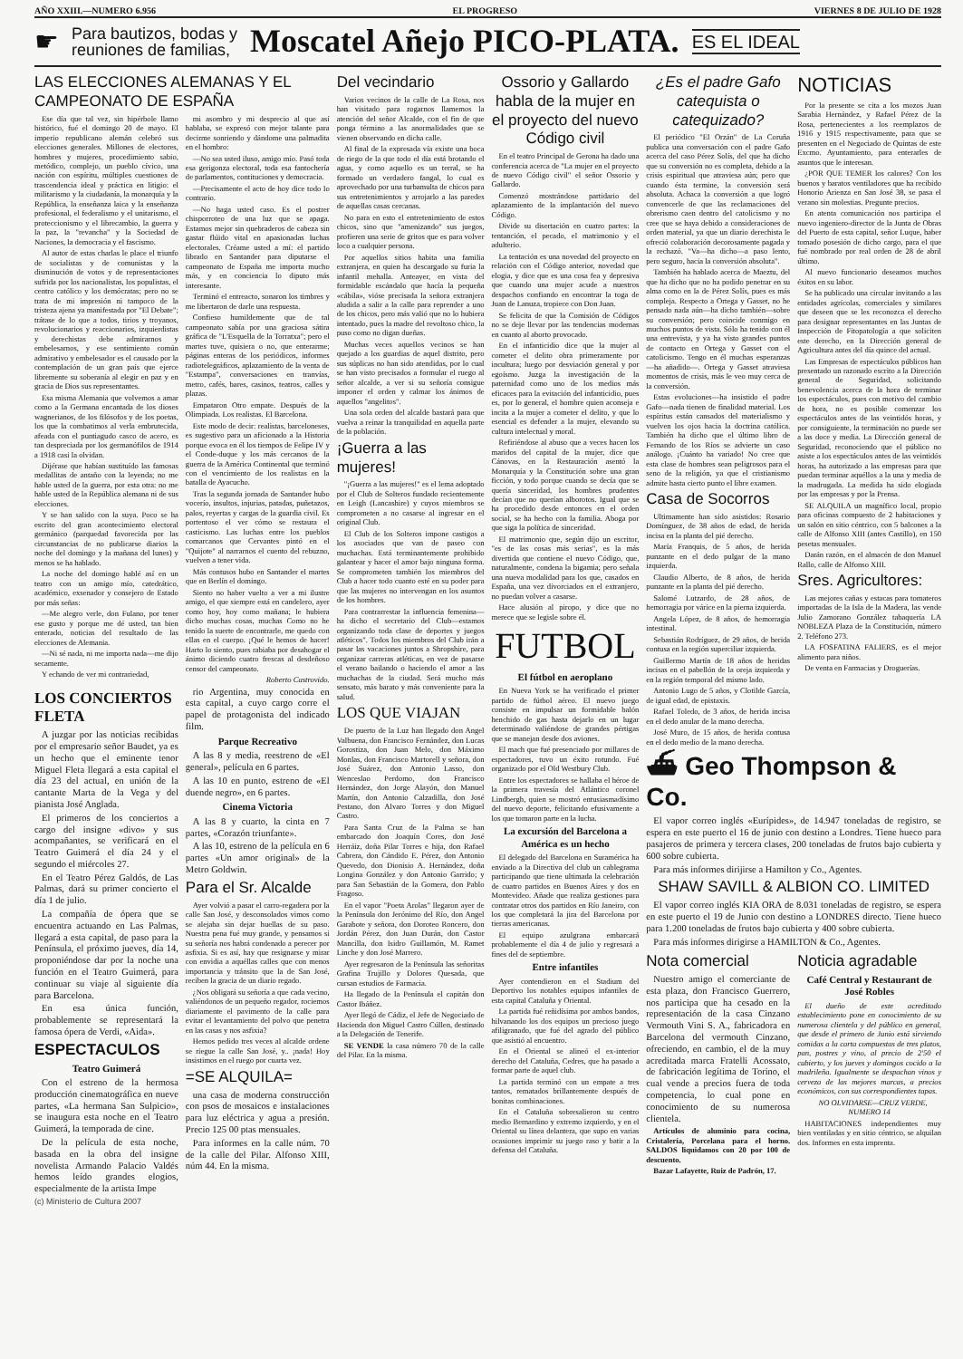AÑO XXIII.—NUMERO 6.956 EL PROGRESO VIERNES 8 DE JULIO DE 1928
☛ Para bautizos, bodas y
reuniones de familias, Moscatel Añejo PICO-PLATA. ES EL IDEAL
LAS ELECCIONES ALEMANAS Y EL CAMPEONATO DE ESPAÑA
Ese día que tal vez, sin hipérbole llamo histórico, fué el domingo 20 de mayo. El imperio republicano alemán celebró sus elecciones generales. Millones de electores, hombres y mujeres, procedimiento sabio, metódico, complejo, un pueblo cívico, una nación con espíritu, múltiples cuestiones de trascendencia ideal y práctica en litigio: el militarismo y la ciudadanía, la monarquía y la República, la enseñanza laica y la enseñanza profesional, el federalismo y el unitarismo, el proteccionismo y el librecambio, la guerra y la paz, la "revancha" y la Sociedad de Naciones, la democracia y el fascismo.
Al autor de estas charlas le place el triunfo de socialistas y de comunistas y la disminución de votos y de representaciones sufrida por los nacionalistas, los populistas, el centro católico y los demócratas; pero no se trata de mi impresión ni tampoco de la tristeza ajena ya manifestada por "El Debate"; trátase de lo que a todos, tirios y troyanos, revolucionarios y reaccionarios, izquierdistas y derechistas debe admirarnos y embelesarnos, y ese sentimiento común admirativo y embelesador es el causado por la contemplación de un gran país que ejerce libremente su soberanía al elegir en paz y en gracia de Dios sus representantes.
Esa misma Alemania que volvemos a amar como a la Germana encantada de los dioses wagnerianos, de los filósofos y de los poetas, los que la combatimos al verla embrutecida, afeada con el puntiagudo casco de acero, es tan despreciada por los germanófilos de 1914 a 1918 casi la olvidan.
Dijérase que habían sustituído las famosas medallitas de antaño con la leyenda; no me hable usted de la guerra, por esta otra: no me hable usted de la República alemana ni de sus elecciones.
Y se han salido con la suya. Poco se ha escrito del gran acontecimiento electoral germánico (parquedad favorecida por las circunstancias de no publicarse diarios la noche del domingo y la mañana del lunes) y menos se ha hablado.
La noche del domingo hablé así en un teatro con un amigo mío, catedrático, académico, exsenador y consejero de Estado por más señas:
—Me alegro verle, don Fulano, por tener ese gusto y porque me dé usted, tan bien enterado, noticias del resultado de las elecciones de Alemania.
—Ni sé nada, ni me importa nada—me dijo secamente.
Y echando de ver mi contrariedad,
mi asombro y mi desprecio al que así hablaba, se expresó con mejor talante para decirme sonriendo y dándome una palmadita en el hombro:
—No sea usted iluso, amigo mío. Pasó toda esa gerigonza electoral, toda esa fantochería de parlamentos, contituciones y democracia.
—Precisamente el acto de hoy dice todo lo contrario.
—No haga usted caso. Es el postrer chisporroteo de una luz que se apaga. Estamos mejor sin quebraderos de cabeza sin gastar flúido vital en apasionadas luchas electorales. Créame usted a mí: el partido librado en Santander para diputarse el campeonato de España me importa mucho más, y en conciencia lo diputo más interesante.
Terminó el entreacto, sonaron los timbres y me libertaron de darle una respuesta.
Confieso humildemente que de tal campeonato sabía por una graciosa sátira gráfica de "L'Esquella de la Torratxa"; pero el martes tuve, quisiera o no, que enterarme; páginas enteras de los periódicos, informes radiotelegráficos, aplazamiento de la venta de "Estampa", conversaciones en tranvías, metro, cafés, bares, casinos, teatros, calles y plazas.
Empataron Otro empate. Después de la Olimpiada. Los realistas. El Barcelona.
Este modo de decir: realistas, barceloneses, es sugestivo para un aficionado a la Historia porque evoca en él los tiempos de Felipe IV y el Conde-duque y los más cercanos de la guerra de la América Continental que terminó con el vencimiento de los realistas en la batalla de Ayacucho.
Tras la segunda jornada de Santander hubo vocerío, insultos, injurias, patadas, puñetazos, palos, reyertas y cargas de la guardia civil. Es portentoso el ver cómo se restaura el casticismo. Las luchas entre los pueblos comarcanos que Cervantes pintó en el "Quijote" al narrarnos el cuento del rebuzno, vuelven a tener vida.
Más contusos hubo en Santander el martes que en Berlín el domingo.
Siento no haber vuelto a ver a mi ilustre amigo, el que siempre está en candelero, ayer como hoy, hoy como mañana; le hubiera dicho muchas cosas, muchas Como no he tenido la suerte de encontrarle, me quedo con ellas en el cuerpo. ¡Qué le hemos de hacer! Harto lo siento, pues rabiaba por desahogar el ánimo diciendo cuatro frescas al desdeñoso censor del campeonato.
Roberto Castrovido.
LOS CONCIERTOS FLETA
A juzgar por las noticias recibidas por el empresario señor Baudet, ya es un hecho que el eminente tenor Miguel Fleta llegará a esta capital el día 23 del actual, en unión de la cantante Marta de la Vega y del pianista José Anglada.
El primeros de los conciertos a cargo del insigne «divo» y sus acompañantes, se verificará en el Teatro Guimerá el día 24 y el segundo el miércoles 27.
En el Teatro Pérez Galdós, de Las Palmas, dará su primer concierto el día 1 de julio.
La compañía de ópera que se encuentra actuando en Las Palmas, llegará a esta capital, de paso para la Península, el próximo jueves, día 14, proponiéndose dar por la noche una función en el Teatro Guimerá, para continuar su viaje al siguiente día para Barcelona.
En esa única función, probablemente se representará la famosa ópera de Verdi, «Aida».
ESPECTACULOS
Teatro Guimerá
Con el estreno de la hermosa producción cinematográfica en nueve partes, «La hermana San Sulpicio», se inaugura esta noche en el Teatro Guimerá, la temporada de cine.
De la película de esta noche, basada en la obra del insigne novelista Armando Palacio Valdés hemos leído grandes elogios, especialmente de la artista Impe
rio Argentina, muy conocida en esta capital, a cuyo cargo corre el papel de protagonista del indicado film.
Parque Recreativo
A las 8 y media, reestreno de «El general», película en 6 partes.
A las 10 en punto, estreno de «El duende negro», en 6 partes.
Cinema Victoria
A las 8 y cuarto, la cinta en 7 partes, «Corazón triunfante».
A las 10, estreno de la película en 6 partes «Un amor original» de la Metro Goldwin.
Para el Sr. Alcalde
Ayer volvió a pasar el carro-regadera por la calle San José, y desconsolados vimos como se alejaba sin dejar huellas de su paso. Nuestra pena fué muy grande, y pensamos si su señoría nos habrá condenado a perecer por asfixia. Si es así, hay que resignarse y mirar con envidia a aquéllas calles que con menos importancia y tránsito que la de San José, reciben la gracia de un diario regado.
¿Nos obligará su señoría a que cada vecino, valiéndonos de un pequeño regador, rociemos diariamente el pavimento de la calle para evitar el levantamiento del polvo que penetra en las casas y nos asfixia?
Hemos pedido tres veces al alcalde ordene se riegue la calle San José, y.. ¡nada! Hoy insistimos en el ruego por cuarta vez.
=SE ALQUILA=
una casa de moderna construcción con psos de mosaicos e instalaciones para luz eléctrica y agua a presión. Precio 125 00 ptas mensuales.
Para informes en la calle núm. 70 de la calle del Pilar. Alfonso XIII, núm 44. En la misma.
Del vecindario
Varios vecinos de la calle de La Rosa, nos han visitado para rogarnos llamemos la atención del señor Alcalde, con el fin de que ponga término a las anormalidades que se vienen observando en dicha calle.
Al final de la expresada vía existe una boca de riego de la que todo el día está brotando el agua, y como aquello es un terral, se ha formado un verdadero fangal, lo cual es aprovechado por una turbamulta de chicos para sus entretenimientos y arrojarlo a las paredes de aquellas casas cercanas.
No para en esto el entretenimiento de estos chicos, sino que "amenizando" sus juegos, profieren una serie de gritos que es para volver loco a cualquier persona.
Por aquellos sitios habita una familia extranjera, en quien ha descargado su furia la infantil mehalla. Anteayer, en vista del formidable escándalo que hacía la pequeña «cábila», vióse precisada la señora extranjera aludida a salir a la calle para reprender a uno de los chicos, pero más valió que no lo hubiera intentado, pues la madre del revoltoso chico, la puso como no digan dueñas.
Muchas veces aquellos vecinos se han quejado a los guardias de aquel distrito, pero sus súplicas no han sido atendidas, por lo cual se han visto precisados a formular el ruego al señor alcalde, a ver si su señoría consigue imponer el orden y calmar los ánimos de aquellos "angelitos".
Una sola orden del alcalde bastará para que vuelva a reinar la tranquilidad en aquella parte de la población.
¡Guerra a las mujeres!
"¡Guerra a las mujeres!" es el lema adoptado por el Club de Solteros fundado recientemente en Leigh (Lancashire) y cuyos miembros se comprometen a no casarse al ingresar en el original Club.
El Club de los Solteros impone castigos a los asociados que van de paseo con muchachas. Está terminantemente prohibido galantear y hacer el amor bajo ninguna forma. Se comprometen también los miembros del Club a hacer todo cuanto esté en su poder para que las mujeres no intervengan en los asuntos de los hombres.
Para contrarrestar la influencia femenina—ha dicho el secretario del Club—estamos organizando toda clase de deportes y juegos atléticos". Todos los miembros del Club irán a pasar las vacaciones juntos a Shropshire, para organizar carreras atléticas, en vez de pasarse el verano bailando o haciendo el amor a las muchachas de la ciudad. Será mucho más sensato, más barato y más conveniente para la salud.
LOS QUE VIAJAN
De puerto de la Luz han llegado don Angel Valbuena, don Francisco Fernández, don Lucas Gorostiza, don Juan Melo, don Máximo Monlas, don Francisco Martorell y señora, don José Suárez, don Antonio Lasso, don Wenceslao Perdomo, don Francisco Hernández, don Jorge Alayón, don Manuel Martín, don Antonio Calzadilla, don José Pestano, don Alvaro Torres y don Miguel Castro.
Para Santa Cruz de la Palma se han embarcado don Joaquín Cores, don José Herráiz, doña Pilar Torres e hija, don Rafael Cabrera, don Cándido E. Pérez, don Antonio Quevedo, don Dionisio A. Hernández, doña Longina González y don Antonio Garrido; y para San Sebastián de la Gomera, don Pablo Fragoso.
En el vapor "Poeta Arolas" llegaron ayer de la Península don Jerónimo del Río, don Angel Garabote y señora, don Doroteo Roncero, don Jordán Pérez, don Juan Durán, don Castor Mancilla, don Isidro Guillamón, M. Ramet Linche y don José Marrero.
Ayer regresaron de la Península las señoritas Grafina Trujillo y Dolores Quesada, que cursan estudios de Farmacia.
Ha llegado de la Península el capitán don Castor Ibáñez.
Ayer llegó de Cádiz, el Jefe de Negociado de Hacienda don Miguel Castro Cúllen, destinado a la Delegación de Tenerife.
SE VENDE la casa número 70 de la calle del Pilar. En la misma.
Ossorio y Gallardo habla de la mujer en el proyecto del nuevo Código civil
En el teatro Principal de Gerona ha dado una conferencia acerca de "La mujer en el proyecto de nuevo Código civil" el señor Ossorio y Gallardo.
Comenzó mostrándose partidario del aplazamiento de la implantación del nuevo Código.
Divide su disertación en cuatro partes: la tentanción, el pecado, el matrimonio y el adulterio.
La tentación es una novedad del proyecto en relación con el Código anterior, novedad que elogia, y dice que es una cosa fea y depresiva que cuando una mujer acude a nuestros despachos confiando en encontrar la toga de Juan de Lanuza, tropiece con Don Juan.
Se felicita de que la Comisión de Códigos no se deje llevar por las tendencias modernas en cuanto al aborto provocado.
En el infanticidio dice que la mujer al cometer el delito obra primeramente por incultura; luego por desviación general y por egoísmo. Juzga la investigación de la paternidad como uno de los medios más eficaces para la evitación del infanticidio, pues es, por lo general, el hombre quien aconseja e incita a la mujer a cometer el delito, y que lo esencial es defender a la mujer, elevando su cultura intelectual y moral.
Refiriéndose al abuso que a veces hacen los maridos del capital de la mujer, dice que Cánovas, en la Restauración asentó la Monarquía y la Constitución sobre una gran ficción, y todo porque cuando se decía que se quería sinceridad, los hombres prudentes decían que no querían alborotos. Igual que se ha procedido desde entonces en el orden social, se ha hecho con la familia. Aboga por que siga la política de sinceridad.
El matrimonio que, según dijo un escritor, "es de las cosas más serias", es la más divertida que contiene el nuevo Código, que, naturalmente, condena la bigamia; pero señala una nueva modalidad para los que, casados en España, una vez divorciados en el extranjero, no puedan volver a casarse.
Hace alusión al piropo, y dice que no merece que se legisle sobre él.
FUTBOL
El fútbol en aeroplano
En Nueva York se ha verificado el primer partido de fútbol aéreo. El nuevo juego consiste en impulsar un formidable balón henchido de gas hasta dejarlo en un lugar determinado valiéndose de grandes pértigas que se manejan desde dos aviones.
El mach que fué presenciado por millares de espectadores, tuvo un éxito rotundo. Fué organizado por el Old Westbury Club.
Entre los espectadores se hallaba el héroe de la primera travesía del Atlántico coronel Lindbergh, quien se mostró entusiasmadísimo del nuevo deporte, felicitando efusivamente a los que tomaron parte en la lucha.
La excursión del Barcelona a América es un hecho
El delegado del Barcelona en Suramérica ha enviado a la Directiva del club un cablegrama participando que tiene ultimada la celebración de cuatro partidos en Buenos Aires y dos en Montevideo. Añade que realiza gestiones para contratar otros dos partidos en Río Janeiro, con los que completará la jira del Barcelona por tierras americanas.
El equipo azulgrana embarcará probablemente el día 4 de julio y regresará a fines del de septiembre.
Entre infantiles
Ayer contendieron en el Stadium del Deportivo los notables equipos infantiles de esta capital Cataluña y Oriental.
La partida fué reñidísima por ambos bandos, hilvanando los dos equipos un precioso juego afiligranado, que fué del agrado del público que asistió al encuentro.
En el Oriental se alineó el ex-interior derecho del Cataluña, Cedres, que ha pasado a formar parte de aquel club.
La partida terminó con un empate a tres tantos, rematados brillantemente después de bonitas combinaciones.
En el Cataluña sobresalieron su centro medio Bernardino y extremo izquierdo, y en el Oriental su línea delantera, que supo en varias ocasiones imprimir su juego raso y batir a la defensa del Cataluña.
¿Es el padre Gafo catequista o catequizado?
El periódico "El Orzán" de La Coruña publica una conversación con el padre Gafo acerca del caso Pérez Solís, del que ha dicho que su conversión no es completa, debido a la crisis espiritual que atraviesa aún; pero que cuando ésta termine, la conversión será absoluta. Achaca la conversión a que logró convencerle de que las reclamaciones del obrerismo caen dentro del catolicismo y no cree que se haya debido a consideraciones de orden material, ya que un diario derechista le ofreció colaboración decorosamente pagada y la rechazó. "Va—ha dicho—a paso lento, pero seguro, hacia la conversión absoluta".
También ha hablado acerca de Maeztu, del que ha dicho que no ha podido penetrar en su alma como en la de Pérez Solís, pues es más compleja. Respecto a Ortega y Gasset, no he pensado nada aún—ha dicho también—sobre su conversión; pero coincide conmigo en muchos puntos de vista. Sólo ha tenido con él una entrevista, y ya ha visto grandes puntos de contacto en Ortega y Gasset con el catolicismo. Tengo en él muchas esperanzas—ha añadido—. Ortega y Gasset atraviesa momentos de crisis, más le veo muy cerca de la conversión.
Estas evoluciones—ha insistido el padre Gafo—nada tienen de finalidad material. Los espíritus están cansados del materialismo y vuelven los ojos hacia la doctrina católica. También ha dicho que el último libro de Fernando de los Ríos se advierte un caso análogo. ¡Cuánto ha variado! No cree que esta clase de hombres sean peligrosos para el seno de la religión, ya que el cristianismo admite hasta cierto punto el libre examen.
Casa de Socorros
Ultimamente han sido asistidos: Rosario Domínguez, de 38 años de edad, de herida incisa en la planta del pié derecho.
María Franquis, de 5 años, de herida punzante en el dedo pulgar de la mano izquierda.
Claudio Alberto, de 8 años, de herida punzante en la planta del pié derecho.
Salomé Lutzardo, de 28 años, de hemorragia por várice en la pierna izquierda.
Angela López, de 8 años, de hemorragia intestinal.
Sebastián Rodríguez, de 29 años, de herida contusa en la región superciliar izquierda.
Guillermo Martín de 18 años de heridas incisas en el pabellón de la oreja izquierda y en la región temporal del mismo lado.
Antonio Lugo de 5 años, y Clotilde García, de igual edad, de epistaxis.
Rafael Toledo, de 3 años, de herida incisa en el dedo anular de la mano derecha.
José Muro, de 15 años, de herida contusa en el dedo medio de la mano derecha.
NOTICIAS
Por la presente se cita a los mozos Juan Sarabia Hernández, y Rafael Pérez de la Rosa, pertenecientes a los reemplazos de 1916 y 1915 respectivamente, para que se presenten en el Negociado de Quintas de este Excmo. Ayuntamiento, para enterarles de asuntos que le interesan.
¿POR QUE TEMER los calores? Con los buenos y baratos ventiladores que ha recibido Honorio Arienza en San José 38, se pasa el verano sin molestias. Pregunte precios.
En atenta comunicación nos participa el nuevo ingeniero-director de la Junta de Obras del Puerto de esta capital, señor Luque, haber tomado posesión de dicho cargo, para el que fué nombrado por real orden de 28 de abril último.
Al nuevo funcionario deseamos muchos éxitos en su labor.
Se ha publicado una circular invitando a las entidades agrícolas, comerciales y similares que deseen que se les reconozca el derecho para designar representantes en las Juntas de Inspección de Fitopatología a que soliciten este derecho, en la Dirección general de Agricultura antes del día quince del actual.
Las Empresas de espectáculos públicos han presentado un razonado escrito a la Dirección general de Seguridad, solicitando benevolencia acerca de la hora de terminar los espectáculos, pues con motivo del cambio de hora, no es posible comenzar los espectáculos antes de las veintidós horas, y por consiguiente, la terminación no puede ser a las doce y media. La Dirección general de Seguridad, reconociendo que el público no asiste a los espectáculos antes de las veintidós horas, ha autorizado a las empresas para que puedan terminar aquéllos a la una y media de la madrugada. La medida ha sido elogiada por las empresas y por la Prensa.
SE ALQUILA un magnífico local, propio para oficinas compuesto de 2 habitaciones y un salón en sitio céntrico, con 5 balcones a la calle de Alfonso XIII (antes Castillo), en 150 pesetas mensuales.
Darán razón, en el almacén de don Manuel Rallo, calle de Alfonso XIII.
Sres. Agricultores:
Las mejores cañas y estacas para tomateros importadas de la Isla de la Madera, las vende Julio Zamorano González tabaquería LA NOBLEZA Plaza de la Constitución, número 2. Teléfono 273.
LA FOSFATINA FALIERS, es el mejor alimento para niños.
De venta en Farmacias y Droguerías.
⛴ Geo Thompson & Co.
El vapor correo inglés «Eurípides», de 14.947 toneladas de registro, se espera en este puerto el 16 de junio con destino a Londres. Tiene hueco para pasajeros de primera y tercera clases, 200 toneladas de frutos bajo cubierta y 600 sobre cubierta.
Para más informes dirijirse a Hamilton y Co., Agentes.
SHAW SAVILL & ALBION CO. LIMITED
El vapor correo inglés KIA ORA de 8.031 toneladas de registro, se espera en este puerto el 19 de Junio con destino a LONDRES directo. Tiene hueco para 1.200 toneladas de frutos bajo cubierta y 400 sobre cubierta.
Para más informes dirigirse a HAMILTON & Co., Agentes.
Nota comercial
Nuestro amigo el comerciante de esta plaza, don Francisco Guerrero, nos participa que ha cesado en la representación de la casa Cinzano Vermouth Vini S. A., fabricadora en Barcelona del vermouth Cinzano, ofreciendo, en cambio, el de la muy acreditada marca Fratelli Acossato, de fabricación legítima de Torino, el cual vende a precios fuera de toda competencia, lo cual pone en conocimiento de su numerosa clientela.
Artículos de aluminio para cocina, Cristalería, Porcelana para el horno. SALDOS liquidamos con 20 por 100 de descuento.
Bazar Lafayette, Ruiz de Padrón, 17.
Noticia agradable
Café Central y Restaurant de José Robles
El dueño de este acreditado establecimiento pone en conocimiento de su numerosa clientela y del público en general, que desde el primero de Junio está sirviendo comidas a la carta compuestas de tres platos, pan, postres y vino, al precio de 2'50 el cubierto, y los jueves y domingos cocido a la madrileña. Igualmente se despachan vinos y cerveza de las mejores marcas, a precios económicos, con sus correspondientes tapas.
NO OLVIDARSE—CRUZ VERDE, NUMERO 14
HABITACIONES independientes muy bien ventiladas y en sitio céntrico, se alquilan dos. Informes en esta imprenta.
(c) Ministerio de Cultura 2007